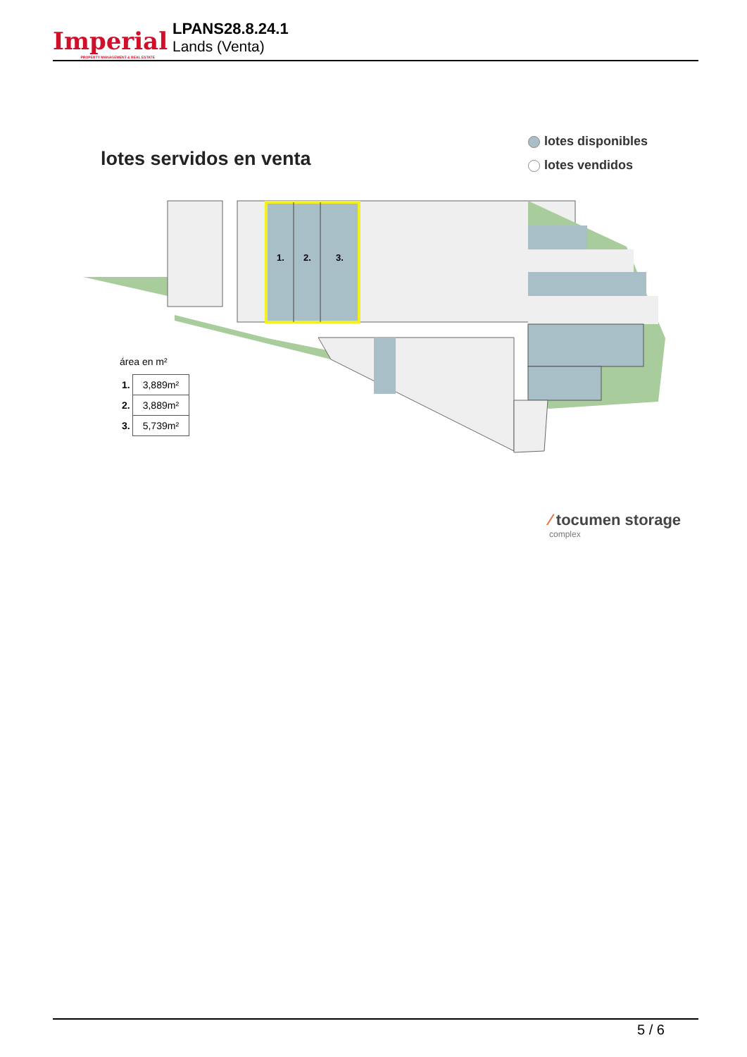Imperial
PROPERTY MANAGEMENT & REAL ESTATE
LPANS28.8.24.1
Lands (Venta)
lotes servidos en venta
lotes disponibles
lotes vendidos
1.
2.
3.
área en m²
| 1. | 3,889m² |
| 2. | 3,889m² |
| 3. | 5,739m² |
⁄ tocumen storage
complex
5 / 6